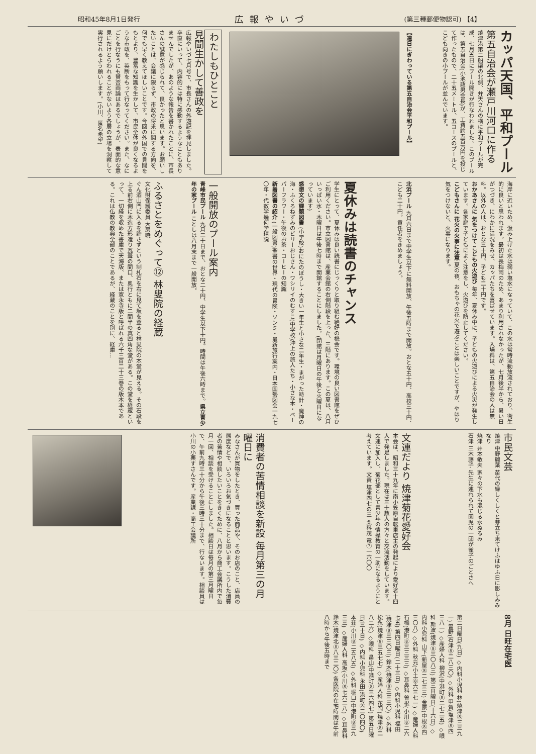昭和45年8月1日発行 広報やいづ (第三種郵便物認可) 【4】
カッパ天国、平和プール
第五自治会が瀬戸川河口に作る
焼津港第二船渠の北側、弁天さんの横に平和プールが完成、七月五日にプール開きが行なわれました。このプールは、第五自治会(小池政男会長)が、工費約五百万円を投じて作ったもので、二十五メートル、五コースのプールと、こども向きの小プールが並んでいます。
【連日にぎわっている第五自治会平和プール】
わたしもひとこと
見聞生かして善政を
広報やいづ七月号で、市長さんの外遊記を拝見しました。卒直にいって、内容的には特に感動するようなこともありませんでしたが、あのような報告を書かれたことに、市長さんの誠意が感じられて、良かったと思います。お願いしたいことは、会議に限らず、市政の将来に関する方向を、何でも早く教えてほしいことです。今回の外国での見聞をもとより、豊富な知識を生かして、市民全体が良くなるような市政を、英断をもって行なってください。また、なにごとを行なうにも賛否両論はあるでしょうが、表面的な意見にだけとらわれることがないよう各層の立場を洞察して実行されるよう願いします。(小川、匿名希望)
海岸に近いため、汲み上げた水は弱い塩水になっていて、この水は常時流動放流されており、衛生的に良いと思われます。最初は長梅雨のため、あまり利用されなかったが、七月後半から、暑い日がつづき、にわかに活況をみせ、カッパたちを喜ばせています。入場料は、第五自治会の人は無料。以外の人は、おとな三十円、子ども二十円です。
おかあさんに 気をつけて こどもの火遊び 毎年、夏休み中に、子どもの火遊びによる火災が発生しています。各家庭で子どもによく注意をし、火遊びを防止してください。
こどもさんに 花火の火事に注意 夏の夜、おもちゃの花火で遊ぶことは楽しいことですが、やはり気をつけないと、火事になります。
北浜プール 九月六日まで中学生以下に無料開放、午後五時まで開放。おとな五十円、高校三十円、こども二十円。責任者をきめましょう。
夏休みは読書のチャンス
学生にとって、夏休みは良い読書にじっくりと取り組む絶好の機会です。環境の良い図書館をぜひご利用ください。市立図書館は、産業会館の右側階段を上った、三階にあります。この夏は、八月いっぱい水・木曜日は午後七時まで開館することにしました。(閉館は月曜日の午後と火曜日になっています)
感想文の課題図書 (小学校)おにたのぼうし・大きい一年生と小さな二年生・まがった時計・魔神の海・ふくろねずみのビリーおじさん・ワシリイのむすこ(中学校)沖上の旅人たち・小さな本・ペーパーフラワー・午後のお茶・コーヒーの知識
新着図書の紹介 (一般図書)聖書の世界・現代の冒険・ソンミ・最新旅行案内・日本国勢図会一九七〇年・代数学幾何学精説
一般開放のプール案内
青峰市民プール 九月二十日まで、おとな二十円、中学生以下十円。時間は午後六時まで。県立青少年の家プール ことしは八月末まで一般開放。
ふるさとをめぐって⑫ 林叟院の経蔵
文化財保護委員 大房暁
ぐん酒山門に入るを許さずという制札石を右に見て坂を登ると林叟院の本堂が見える。その石段を上る前右側に木造方形造り瓦葺の間口、奥行ともに二間半の真四角な堂がある。この堂を経蔵といって、一切経を収めた書庫で天海版、または寛永寺版と呼ばれる六千三百二十三巻の版木本である。これは仏教の教典全部のことであるが、経蔵のことを別に、経庫…
市民文芸
焼津 中野麗葉 苗代の緑しくしくと芽立ち来てけふはゆふ日に影しみみなり
焼津 井本敏夫 家々の下水も混じる水ぬるみ
石津 三木藤子 先生に連れられて園児の一団が雀子のごとさへ
文連だより 焼津菊花愛好会
本会は、昭和三十九年に南小笠原自転車店主の発起により愛好者十四人で発足しました。現在は三十数人の方々と交流活動をしています。文連に加入し、菊花部として青少年の情操教育の一助になるようにと考えています。文責 塩津四七の三 栗科茂 電⑦一六〇〇
消費者の苦情相談を新設 毎月第三の月曜日に
みなさんが買物をしたとき、買った商品や、そのお店のこと、店員の態度などで、いろいろお気づきになることと思います。こうした消費者の苦情や相談したいことをきくために、八月から商工会議所内で毎月一回、相談を受けることにしました。相談日は毎月の第三月曜日で、午前九時三十分から午後三時三十分まで、行ないます。相談員は小川の小栗すさんです。産業課・商工会議所
8月 日旺在宅医
第二日曜日(九日) ◇内科小児科 林(焼津⑧三三九一) 曽野(石津⑧二八三〇) ◇外科 甲賀(塩津⑧四三八一) ◇産婦人科 柳沢(中港町⑧二七二五) ◇眼科 斯波(焼津⑧三〇八三) 第三日曜日(十六日) ◇内科小児科 山下(新屋⑧二七三三) 金原(中根⑧四三〇八) ◇外科 秋元(小土⑧六三七一) ◇産婦人科 石橋(港町⑧三三三三) ◇耳鼻科 曽根(小川⑧二六七五) 第四日曜日(二十三日) ◇内科小児科 福田(焼津⑧三三〇三) 鈴木(焼津⑧三三三〇) ◇外科 松永(焼津⑧三五七七) ◇産婦人科 花岡(焼津⑧二八二六) ◇眼科 畠山(中港町⑧三六四七) 第五日曜日(三十日) ◇内科小児科 永田(港町⑧二〇四〇) 本荘(小川⑧二五八五) ◇外科 堀口(中港町⑧三九三三) ◇産婦人科 高坂(小川⑧七六二八) ◇耳鼻科 鈴木(焼津北⑧八三二〇) 各医院の在宅時間は午前八時から午後五時まで